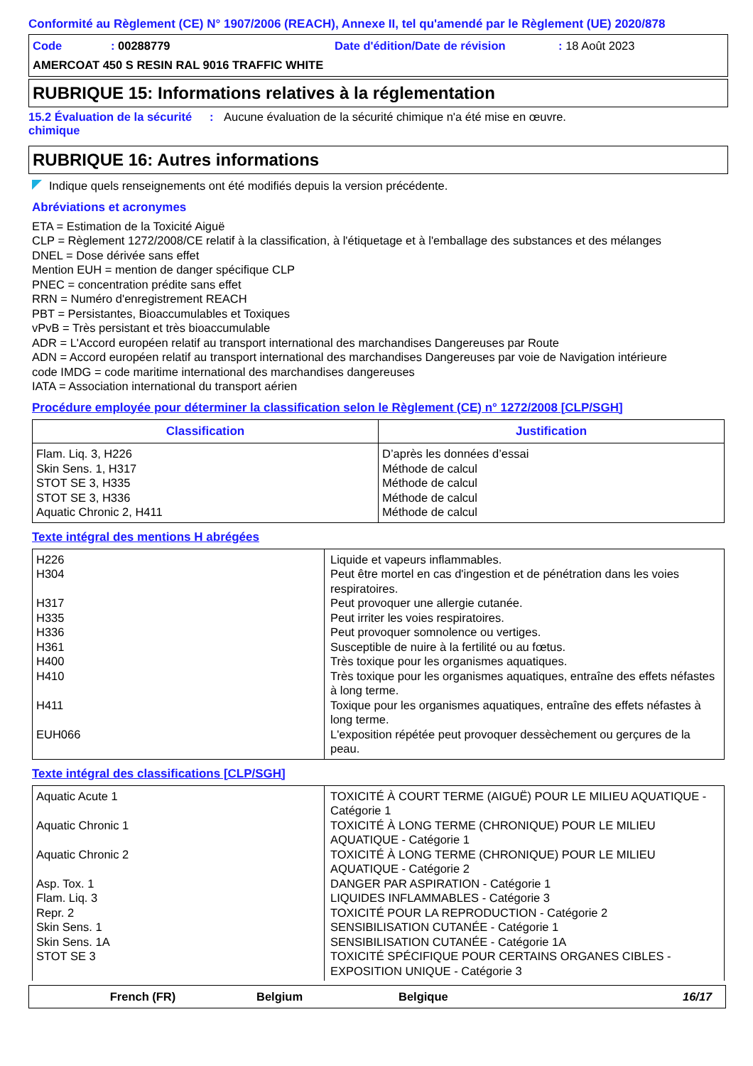Conformité au Règlement (CE) N° 1907/2006 (REACH), Annexe II, tel qu'amendé par le Règlement (UE) 2020/878
Code: 00288779 Date d'édition/Date de révision: 18 Août 2023
AMERCOAT 450 S RESIN RAL 9016 TRAFFIC WHITE
RUBRIQUE 15: Informations relatives à la réglementation
15.2 Évaluation de la sécurité chimique
: Aucune évaluation de la sécurité chimique n'a été mise en œuvre.
RUBRIQUE 16: Autres informations
Indique quels renseignements ont été modifiés depuis la version précédente.
Abréviations et acronymes
ETA = Estimation de la Toxicité Aiguë
CLP = Règlement 1272/2008/CE relatif à la classification, à l'étiquetage et à l'emballage des substances et des mélanges
DNEL = Dose dérivée sans effet
Mention EUH = mention de danger spécifique CLP
PNEC = concentration prédite sans effet
RRN = Numéro d'enregistrement REACH
PBT = Persistantes, Bioaccumulables et Toxiques
vPvB = Très persistant et très bioaccumulable
ADR = L'Accord européen relatif au transport international des marchandises Dangereuses par Route
ADN = Accord européen relatif au transport international des marchandises Dangereuses par voie de Navigation intérieure
code IMDG = code maritime international des marchandises dangereuses
IATA = Association international du transport aérien
Procédure employée pour déterminer la classification selon le Règlement (CE) n° 1272/2008 [CLP/SGH]
| Classification | Justification |
| --- | --- |
| Flam. Liq. 3, H226 Skin Sens. 1, H317 STOT SE 3, H335 STOT SE 3, H336 Aquatic Chronic 2, H411 | D’après les données d’essai Méthode de calcul Méthode de calcul Méthode de calcul Méthode de calcul |
Texte intégral des mentions H abrégées
| H226 H304 H317 H335 H336 H361 H400 H410 H411 EUH066 | Liquide et vapeurs inflammables. Peut être mortel en cas d'ingestion et de pénétration dans les voies respiratoires. Peut provoquer une allergie cutanée. Peut irriter les voies respiratoires. Peut provoquer somnolence ou vertiges. Susceptible de nuire à la fertilité ou au fœtus. Très toxique pour les organismes aquatiques. Très toxique pour les organismes aquatiques, entraîne des effets néfastes à long terme. Toxique pour les organismes aquatiques, entraîne des effets néfastes à long terme. L'exposition répétée peut provoquer dessèchement ou gerçures de la peau. |
Texte intégral des classifications [CLP/SGH]
| Aquatic Acute 1 Aquatic Chronic 1 Aquatic Chronic 2 Asp. Tox. 1 Flam. Liq. 3 Repr. 2 Skin Sens. 1 Skin Sens. 1A STOT SE 3 | TOXICITÉ À COURT TERME (AIGUË) POUR LE MILIEU AQUATIQUE - Catégorie 1 TOXICITÉ À LONG TERME (CHRONIQUE) POUR LE MILIEU AQUATIQUE - Catégorie 1 TOXICITÉ À LONG TERME (CHRONIQUE) POUR LE MILIEU AQUATIQUE - Catégorie 2 DANGER PAR ASPIRATION - Catégorie 1 LIQUIDES INFLAMMABLES - Catégorie 3 TOXICITÉ POUR LA REPRODUCTION - Catégorie 2 SENSIBILISATION CUTANÉE - Catégorie 1 SENSIBILISATION CUTANÉE - Catégorie 1A TOXICITÉ SPÉCIFIQUE POUR CERTAINS ORGANES CIBLES - EXPOSITION UNIQUE - Catégorie 3 |
French (FR) Belgium Belgique 16/17